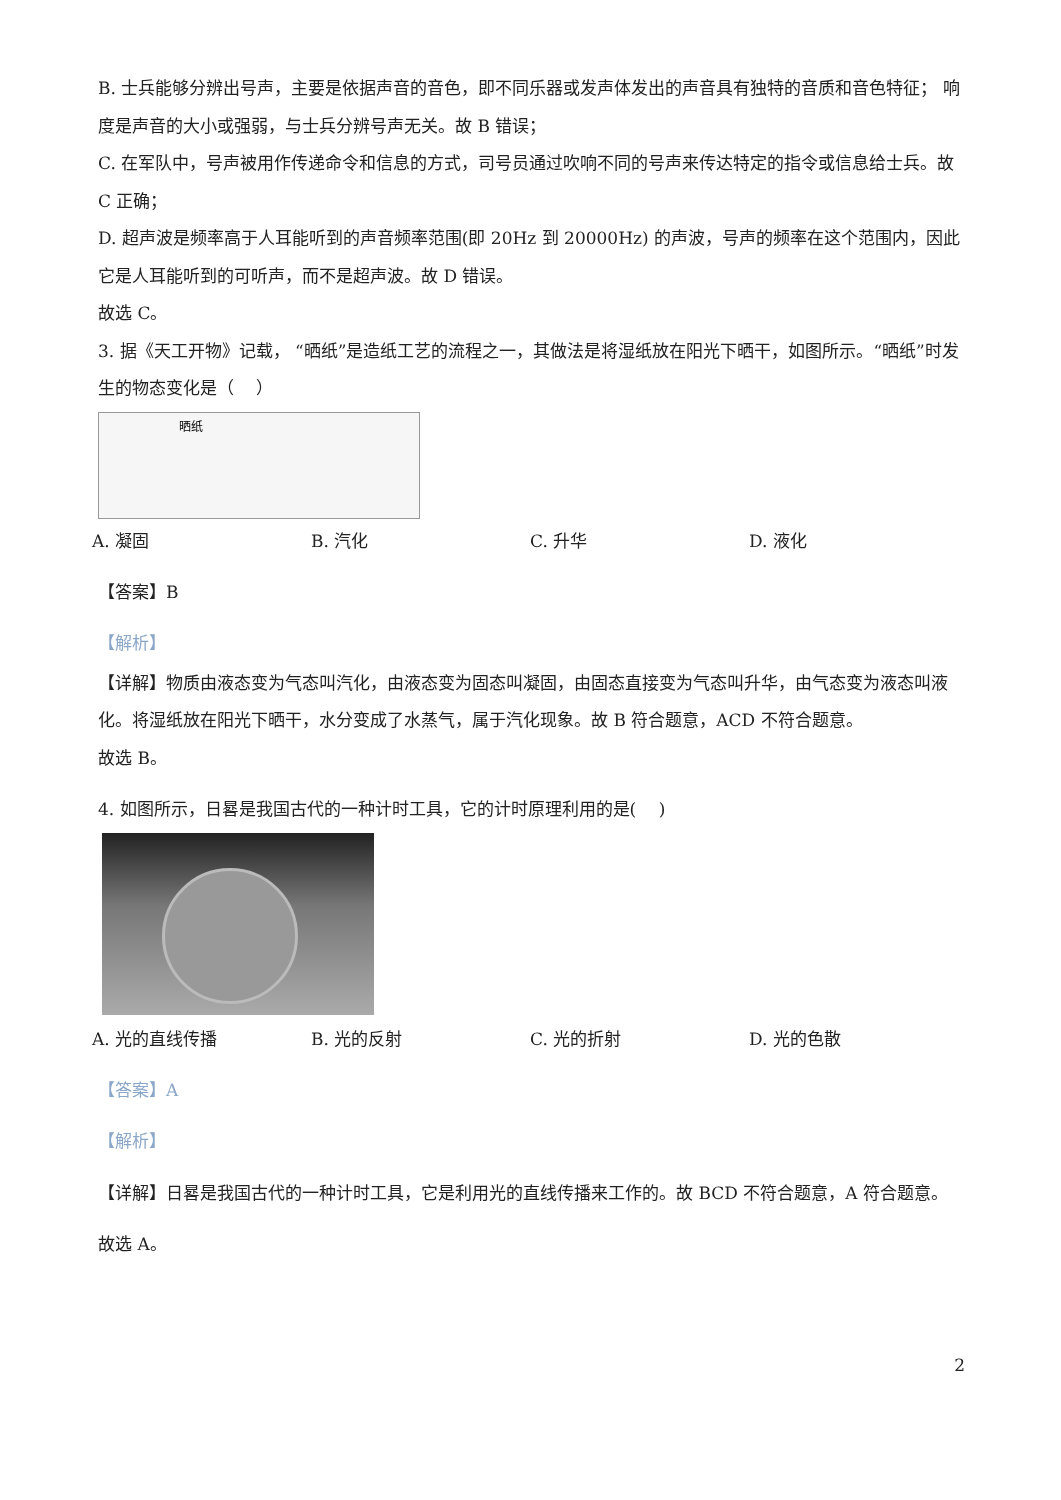B. 士兵能够分辨出号声，主要是依据声音的音色，即不同乐器或发声体发出的声音具有独特的音质和音色特征； 响度是声音的大小或强弱，与士兵分辨号声无关。故 B 错误；
C. 在军队中，号声被用作传递命令和信息的方式，司号员通过吹响不同的号声来传达特定的指令或信息给士兵。故 C 正确；
D. 超声波是频率高于人耳能听到的声音频率范围(即 20Hz 到 20000Hz) 的声波，号声的频率在这个范围内，因此它是人耳能听到的可听声，而不是超声波。故 D 错误。
故选 C。
3. 据《天工开物》记载， “晒纸”是造纸工艺的流程之一，其做法是将湿纸放在阳光下晒干，如图所示。“晒纸”时发生的物态变化是（　 ）
晒纸
A. 凝固 B. 汽化 C. 升华 D. 液化
【答案】B
【解析】
【详解】物质由液态变为气态叫汽化，由液态变为固态叫凝固，由固态直接变为气态叫升华，由气态变为液态叫液化。将湿纸放在阳光下晒干，水分变成了水蒸气，属于汽化现象。故 B 符合题意，ACD 不符合题意。
故选 B。
4. 如图所示，日晷是我国古代的一种计时工具，它的计时原理利用的是(　 )
A. 光的直线传播 B. 光的反射 C. 光的折射 D. 光的色散
【答案】A
【解析】
【详解】日晷是我国古代的一种计时工具，它是利用光的直线传播来工作的。故 BCD 不符合题意，A 符合题意。
故选 A。
2